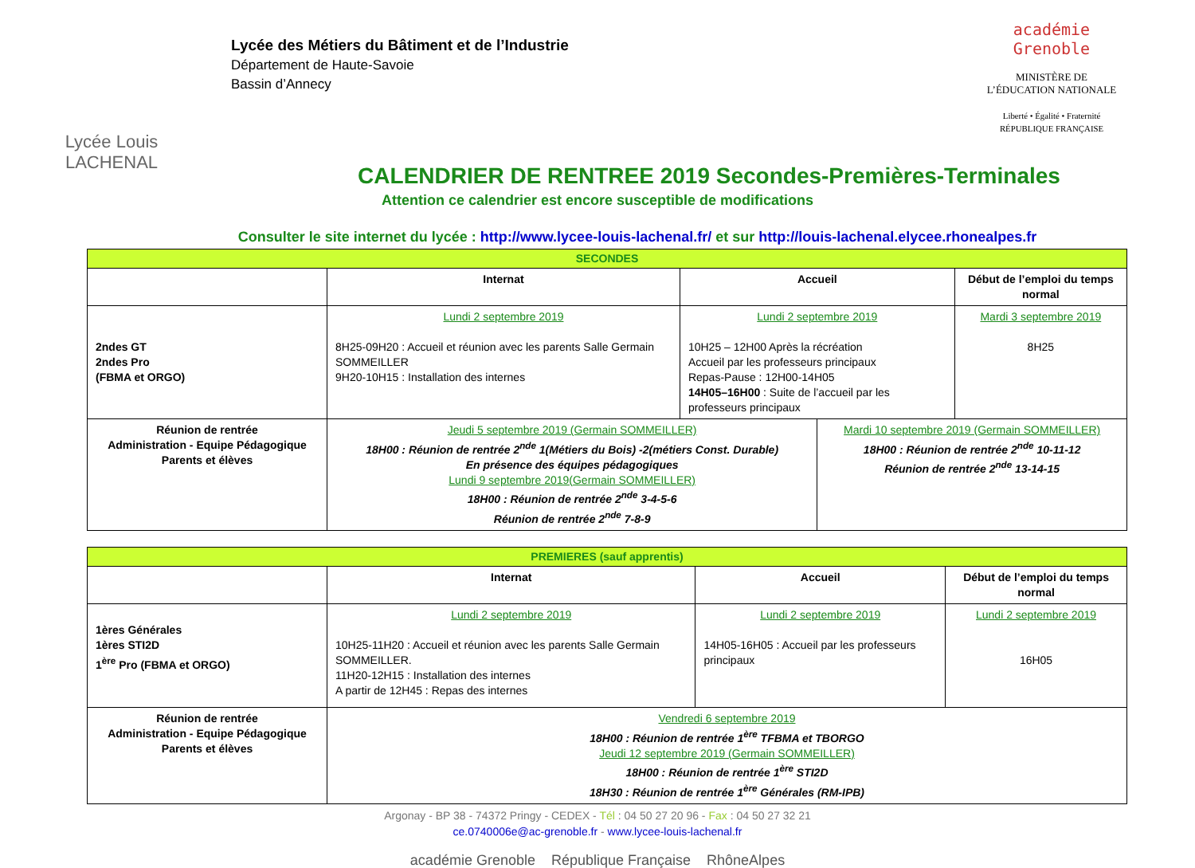Lycée Louis
LACHENAL
Lycée des Métiers du Bâtiment et de l’Industrie
Département de Haute-Savoie
Bassin d’Annecy
académie
Grenoble
MINISTÈRE DE
L’ÉDUCATION NATIONALE
Liberté • Égalité • Fraternité
RÉPUBLIQUE FRANÇAISE
CALENDRIER DE RENTREE 2019 Secondes-Premières-Terminales
Attention ce calendrier est encore susceptible de modifications
Consulter le site internet du lycée : http://www.lycee-louis-lachenal.fr/ et sur http://louis-lachenal.elycee.rhonealpes.fr
| SECONDES | | | | |
| | Internat | Accueil | | Début de l’emploi du temps normal |
| 2ndes GT 2ndes Pro (FBMA et ORGO) | Lundi 2 septembre 2019 8H25-09H20 : Accueil et réunion avec les parents Salle Germain SOMMEILLER 9H20-10H15 : Installation des internes | Lundi 2 septembre 2019 10H25 – 12H00 Après la récréation Accueil par les professeurs principaux Repas-Pause : 12H00-14H05 14H05–16H00 : Suite de l’accueil par les professeurs principaux | | Mardi 3 septembre 2019 8H25 |
| Réunion de rentrée Administration - Equipe Pédagogique Parents et élèves | Jeudi 5 septembre 2019 (Germain SOMMEILLER) 18H00 : Réunion de rentrée 2<sup>nde</sup> 1(Métiers du Bois) -2(métiers Const. Durable) En présence des équipes pédagogiques Lundi 9 septembre 2019(Germain SOMMEILLER) 18H00 : Réunion de rentrée 2<sup>nde</sup> 3-4-5-6 Réunion de rentrée 2<sup>nde</sup> 7-8-9 | | Mardi 10 septembre 2019 (Germain SOMMEILLER) 18H00 : Réunion de rentrée 2<sup>nde</sup> 10-11-12 Réunion de rentrée 2<sup>nde</sup> 13-14-15 | |
| PREMIERES (sauf apprentis) | | | |
| | Internat | Accueil | Début de l’emploi du temps normal |
| 1ères Générales 1ères STI2D 1<sup>ère</sup> Pro (FBMA et ORGO) | Lundi 2 septembre 2019 10H25-11H20 : Accueil et réunion avec les parents Salle Germain SOMMEILLER. 11H20-12H15 : Installation des internes A partir de 12H45 : Repas des internes | Lundi 2 septembre 2019 14H05-16H05 : Accueil par les professeurs principaux | Lundi 2 septembre 2019 16H05 |
| Réunion de rentrée Administration - Equipe Pédagogique Parents et élèves | Vendredi 6 septembre 2019 18H00 : Réunion de rentrée 1<sup>ère</sup> TFBMA et TBORGO Jeudi 12 septembre 2019 (Germain SOMMEILLER) 18H00 : Réunion de rentrée 1<sup>ère</sup> STI2D 18H30 : Réunion de rentrée 1<sup>ère</sup> Générales (RM-IPB) | | |
Argonay - BP 38 - 74372 Pringy - CEDEX - Tél : 04 50 27 20 96 - Fax : 04 50 27 32 21
ce.0740006e@ac-grenoble.fr - www.lycee-louis-lachenal.fr
académie Grenoble République Française RhôneAlpes